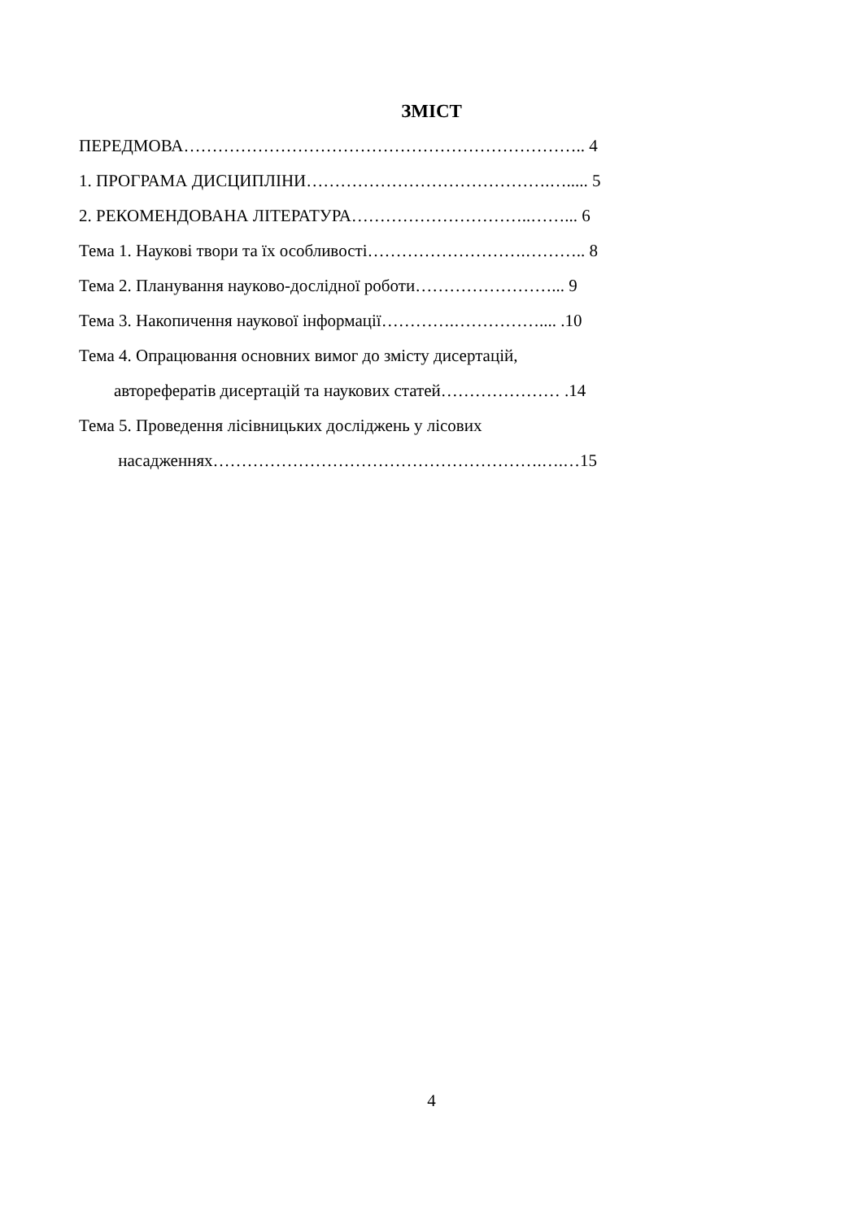ЗМІСТ
ПЕРЕДМОВА…………………………………………………………….. 4
1. ПРОГРАМА ДИСЦИПЛІНИ…………………………………….…..... 5
2. РЕКОМЕНДОВАНА ЛІТЕРАТУРА…………………………..……... 6
Тема 1. Наукові твори та їх особливості……………………….……….. 8
Тема 2. Планування науково-дослідної роботи……………………... 9
Тема 3. Накопичення наукової інформації………….…………….... .10
Тема 4. Опрацювання основних вимог до змісту дисертацій,
авторефератів дисертацій та наукових статей………………… .14
Тема 5. Проведення лісівницьких досліджень у лісових
насадженнях………………………………………………….….…15
4